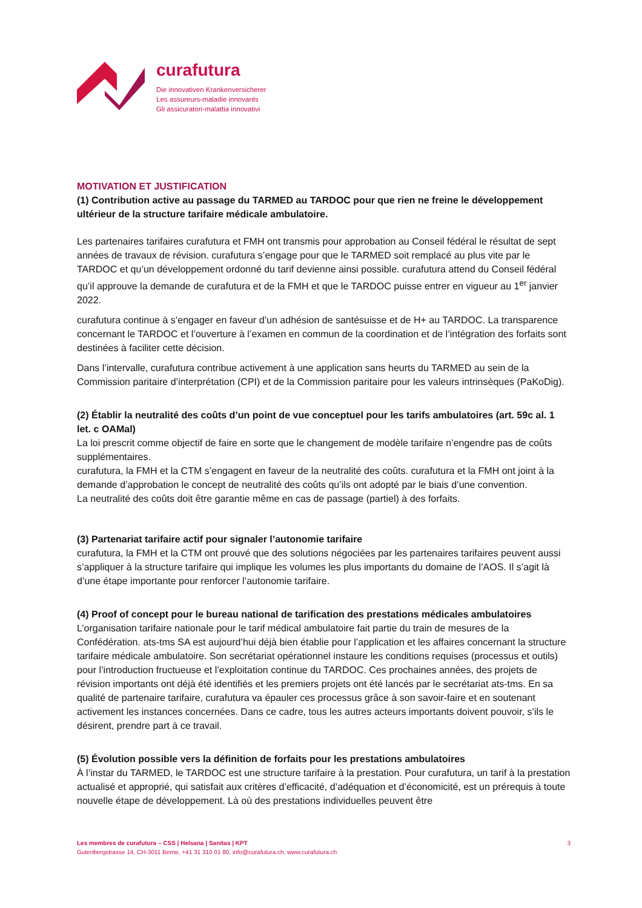curafutura
Die innovativen Krankenversicherer
Les assureurs-maladie innovants
Gli assicuratori-malattia innovativi
MOTIVATION ET JUSTIFICATION
(1) Contribution active au passage du TARMED au TARDOC pour que rien ne freine le développement ultérieur de la structure tarifaire médicale ambulatoire.
Les partenaires tarifaires curafutura et FMH ont transmis pour approbation au Conseil fédéral le résultat de sept années de travaux de révision. curafutura s’engage pour que le TARMED soit remplacé au plus vite par le TARDOC et qu’un développement ordonné du tarif devienne ainsi possible. curafutura attend du Conseil fédéral qu’il approuve la demande de curafutura et de la FMH et que le TARDOC puisse entrer en vigueur au 1<sup>er</sup> janvier 2022.
curafutura continue à s’engager en faveur d’un adhésion de santésuisse et de H+ au TARDOC. La transparence concernant le TARDOC et l’ouverture à l’examen en commun de la coordination et de l’intégration des forfaits sont destinées à faciliter cette décision.
Dans l’intervalle, curafutura contribue activement à une application sans heurts du TARMED au sein de la Commission paritaire d’interprétation (CPI) et de la Commission paritaire pour les valeurs intrinsèques (PaKoDig).
(2) Établir la neutralité des coûts d’un point de vue conceptuel pour les tarifs ambulatoires (art. 59c al. 1 let. c OAMal)
La loi prescrit comme objectif de faire en sorte que le changement de modèle tarifaire n’engendre pas de coûts supplémentaires.
curafutura, la FMH et la CTM s’engagent en faveur de la neutralité des coûts. curafutura et la FMH ont joint à la demande d’approbation le concept de neutralité des coûts qu’ils ont adopté par le biais d’une convention.
La neutralité des coûts doit être garantie même en cas de passage (partiel) à des forfaits.
(3) Partenariat tarifaire actif pour signaler l’autonomie tarifaire
curafutura, la FMH et la CTM ont prouvé que des solutions négociées par les partenaires tarifaires peuvent aussi s’appliquer à la structure tarifaire qui implique les volumes les plus importants du domaine de l’AOS. Il s’agit là d’une étape importante pour renforcer l’autonomie tarifaire.
(4) Proof of concept pour le bureau national de tarification des prestations médicales ambulatoires
L’organisation tarifaire nationale pour le tarif médical ambulatoire fait partie du train de mesures de la Confédération. ats-tms SA est aujourd’hui déjà bien établie pour l’application et les affaires concernant la structure tarifaire médicale ambulatoire. Son secrétariat opérationnel instaure les conditions requises (processus et outils) pour l’introduction fructueuse et l’exploitation continue du TARDOC. Ces prochaines années, des projets de révision importants ont déjà été identifiés et les premiers projets ont été lancés par le secrétariat ats-tms. En sa qualité de partenaire tarifaire, curafutura va épauler ces processus grâce à son savoir-faire et en soutenant activement les instances concernées. Dans ce cadre, tous les autres acteurs importants doivent pouvoir, s’ils le désirent, prendre part à ce travail.
(5) Évolution possible vers la définition de forfaits pour les prestations ambulatoires
À l’instar du TARMED, le TARDOC est une structure tarifaire à la prestation. Pour curafutura, un tarif à la prestation actualisé et approprié, qui satisfait aux critères d’efficacité, d’adéquation et d’économicité, est un prérequis à toute nouvelle étape de développement. Là où des prestations individuelles peuvent être
Les membres de curafutura – CSS | Helsana | Sanitas | KPT
Gutenbergstrasse 14, CH-3011 Berne, +41 31 310 01 80, info@curafutura.ch, www.curafutura.ch
3